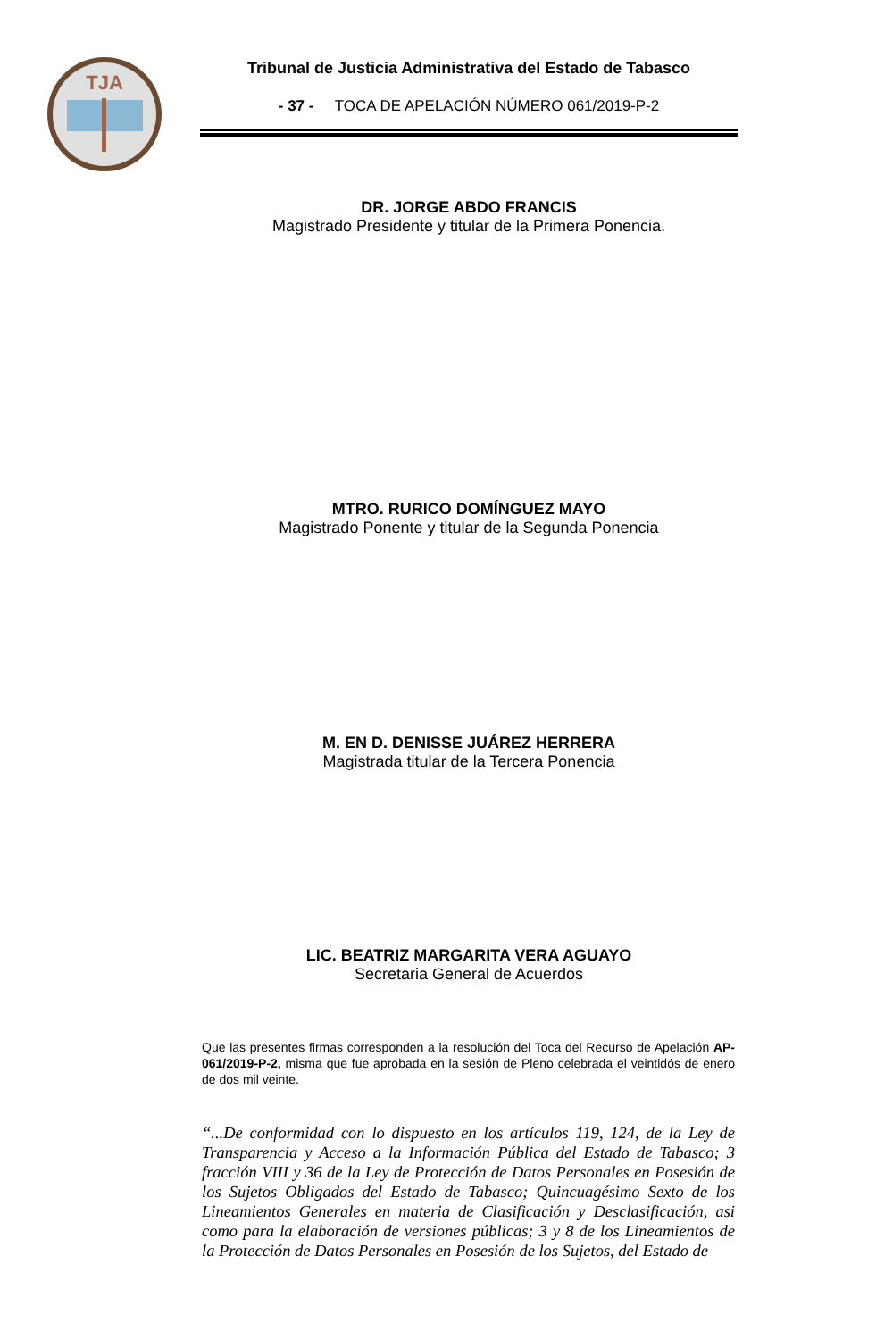TJA
Tribunal de Justicia Administrativa del Estado de Tabasco
- 37 - TOCA DE APELACIÓN NÚMERO 061/2019-P-2
DR. JORGE ABDO FRANCIS
Magistrado Presidente y titular de la Primera Ponencia.
MTRO. RURICO DOMÍNGUEZ MAYO
Magistrado Ponente y titular de la Segunda Ponencia
M. EN D. DENISSE JUÁREZ HERRERA
Magistrada titular de la Tercera Ponencia
LIC. BEATRIZ MARGARITA VERA AGUAYO
Secretaria General de Acuerdos
Que las presentes firmas corresponden a la resolución del Toca del Recurso de Apelación AP-061/2019-P-2, misma que fue aprobada en la sesión de Pleno celebrada el veintidós de enero de dos mil veinte.
“...De conformidad con lo dispuesto en los artículos 119, 124, de la Ley de Transparencia y Acceso a la Información Pública del Estado de Tabasco; 3 fracción VIII y 36 de la Ley de Protección de Datos Personales en Posesión de los Sujetos Obligados del Estado de Tabasco; Quincuagésimo Sexto de los Lineamientos Generales en materia de Clasificación y Desclasificación, asi como para la elaboración de versiones públicas; 3 y 8 de los Lineamientos de la Protección de Datos Personales en Posesión de los Sujetos, del Estado de